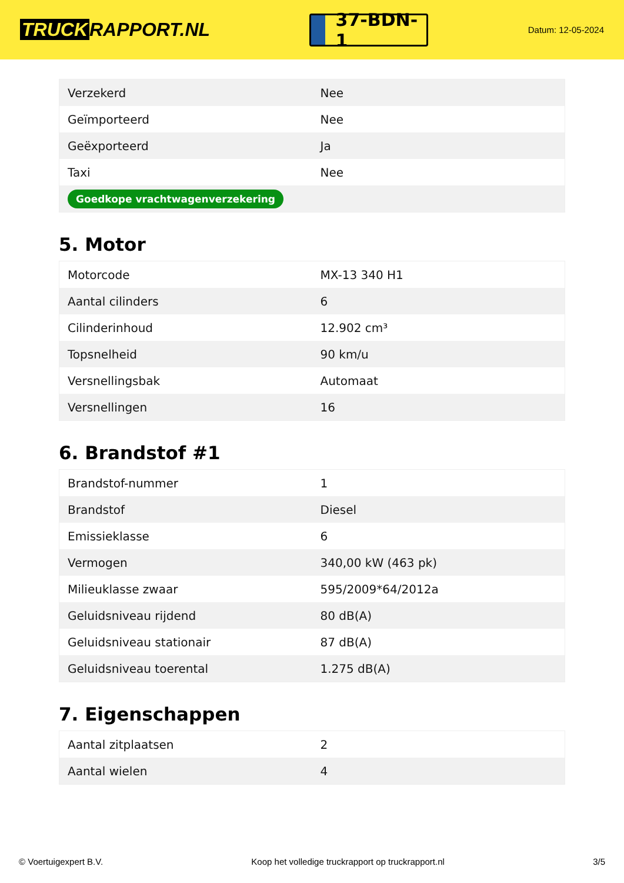TRUCK RAPPORT.NL
37-BDN-1
Datum: 12-05-2024
| Verzekerd | Nee |
| Geïmporteerd | Nee |
| Geëxporteerd | Ja |
| Taxi | Nee |
| Goedkope vrachtwagenverzekering | |
5. Motor
| Motorcode | MX-13 340 H1 |
| Aantal cilinders | 6 |
| Cilinderinhoud | 12.902 cm³ |
| Topsnelheid | 90 km/u |
| Versnellingsbak | Automaat |
| Versnellingen | 16 |
6. Brandstof #1
| Brandstof-nummer | 1 |
| Brandstof | Diesel |
| Emissieklasse | 6 |
| Vermogen | 340,00 kW (463 pk) |
| Milieuklasse zwaar | 595/2009*64/2012a |
| Geluidsniveau rijdend | 80 dB(A) |
| Geluidsniveau stationair | 87 dB(A) |
| Geluidsniveau toerental | 1.275 dB(A) |
7. Eigenschappen
| Aantal zitplaatsen | 2 |
| Aantal wielen | 4 |
© Voertuigexpert B.V. Koop het volledige truckrapport op truckrapport.nl 3/5